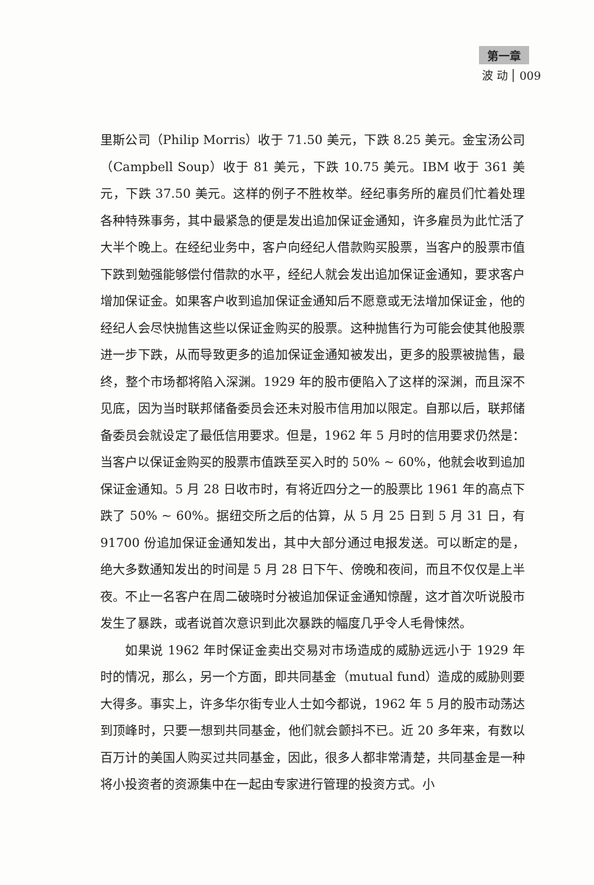第一章
波 动 009
里斯公司（Philip Morris）收于 71.50 美元，下跌 8.25 美元。金宝汤公司（Campbell Soup）收于 81 美元，下跌 10.75 美元。IBM 收于 361 美元，下跌 37.50 美元。这样的例子不胜枚举。经纪事务所的雇员们忙着处理各种特殊事务，其中最紧急的便是发出追加保证金通知，许多雇员为此忙活了大半个晚上。在经纪业务中，客户向经纪人借款购买股票，当客户的股票市值下跌到勉强能够偿付借款的水平，经纪人就会发出追加保证金通知，要求客户增加保证金。如果客户收到追加保证金通知后不愿意或无法增加保证金，他的经纪人会尽快抛售这些以保证金购买的股票。这种抛售行为可能会使其他股票进一步下跌，从而导致更多的追加保证金通知被发出，更多的股票被抛售，最终，整个市场都将陷入深渊。1929 年的股市便陷入了这样的深渊，而且深不见底，因为当时联邦储备委员会还未对股市信用加以限定。自那以后，联邦储备委员会就设定了最低信用要求。但是，1962 年 5 月时的信用要求仍然是：当客户以保证金购买的股票市值跌至买入时的 50% ~ 60%，他就会收到追加保证金通知。5 月 28 日收市时，有将近四分之一的股票比 1961 年的高点下跌了 50% ~ 60%。据纽交所之后的估算，从 5 月 25 日到 5 月 31 日，有 91700 份追加保证金通知发出，其中大部分通过电报发送。可以断定的是，绝大多数通知发出的时间是 5 月 28 日下午、傍晚和夜间，而且不仅仅是上半夜。不止一名客户在周二破晓时分被追加保证金通知惊醒，这才首次听说股市发生了暴跌，或者说首次意识到此次暴跌的幅度几乎令人毛骨悚然。
如果说 1962 年时保证金卖出交易对市场造成的威胁远远小于 1929 年时的情况，那么，另一个方面，即共同基金（mutual fund）造成的威胁则要大得多。事实上，许多华尔街专业人士如今都说，1962 年 5 月的股市动荡达到顶峰时，只要一想到共同基金，他们就会颤抖不已。近 20 多年来，有数以百万计的美国人购买过共同基金，因此，很多人都非常清楚，共同基金是一种将小投资者的资源集中在一起由专家进行管理的投资方式。小